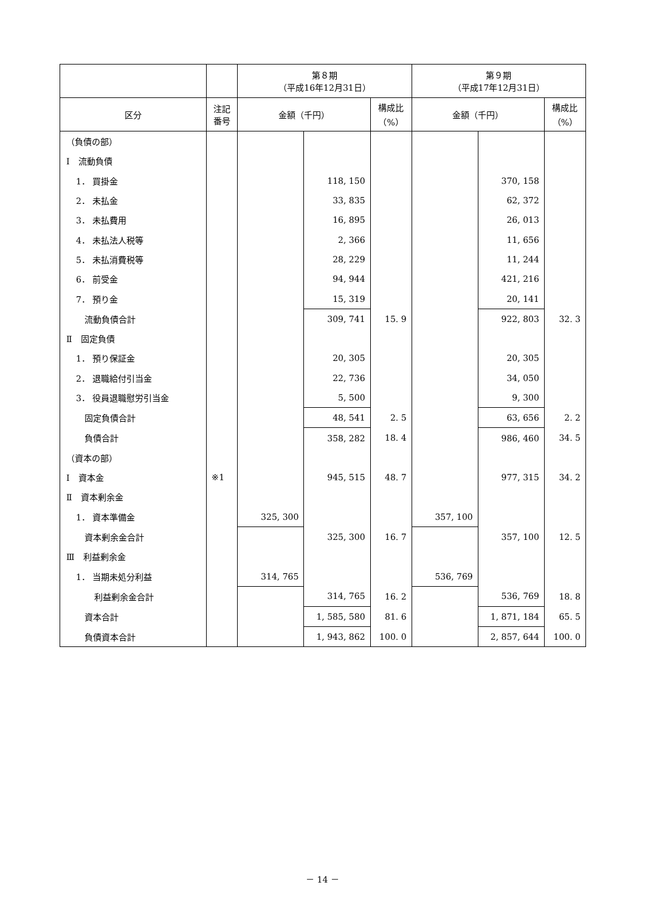| | | 第８期 （平成16年12月31日） | | | 第９期 （平成17年12月31日） | | |
| --- | --- | --- | --- | --- | --- | --- | --- |
| 区分 | 注記 番号 | 金額（千円） | | 構成比 （%） | 金額（千円） | | 構成比 （%） |
| （負債の部） | | | | | | | |
| Ⅰ 流動負債 | | | | | | | |
| 1． 買掛金 | | | 118, 150 | | | 370, 158 | |
| 2． 未払金 | | | 33, 835 | | | 62, 372 | |
| 3． 未払費用 | | | 16, 895 | | | 26, 013 | |
| 4． 未払法人税等 | | | 2, 366 | | | 11, 656 | |
| 5． 未払消費税等 | | | 28, 229 | | | 11, 244 | |
| 6． 前受金 | | | 94, 944 | | | 421, 216 | |
| 7． 預り金 | | | 15, 319 | | | 20, 141 | |
| 流動負債合計 | | | 309, 741 | 15. 9 | | 922, 803 | 32. 3 |
| Ⅱ 固定負債 | | | | | | | |
| 1． 預り保証金 | | | 20, 305 | | | 20, 305 | |
| 2． 退職給付引当金 | | | 22, 736 | | | 34, 050 | |
| 3． 役員退職慰労引当金 | | | 5, 500 | | | 9, 300 | |
| 固定負債合計 | | | 48, 541 | 2. 5 | | 63, 656 | 2. 2 |
| 負債合計 | | | 358, 282 | 18. 4 | | 986, 460 | 34. 5 |
| （資本の部） | | | | | | | |
| Ⅰ 資本金 | ※1 | | 945, 515 | 48. 7 | | 977, 315 | 34. 2 |
| Ⅱ 資本剰余金 | | | | | | | |
| 1． 資本準備金 | | 325, 300 | | | 357, 100 | | |
| 資本剰余金合計 | | | 325, 300 | 16. 7 | | 357, 100 | 12. 5 |
| Ⅲ 利益剰余金 | | | | | | | |
| 1． 当期未処分利益 | | 314, 765 | | | 536, 769 | | |
| 利益剰余金合計 | | | 314, 765 | 16. 2 | | 536, 769 | 18. 8 |
| 資本合計 | | | 1, 585, 580 | 81. 6 | | 1, 871, 184 | 65. 5 |
| 負債資本合計 | | | 1, 943, 862 | 100. 0 | | 2, 857, 644 | 100. 0 |
－ 14 －